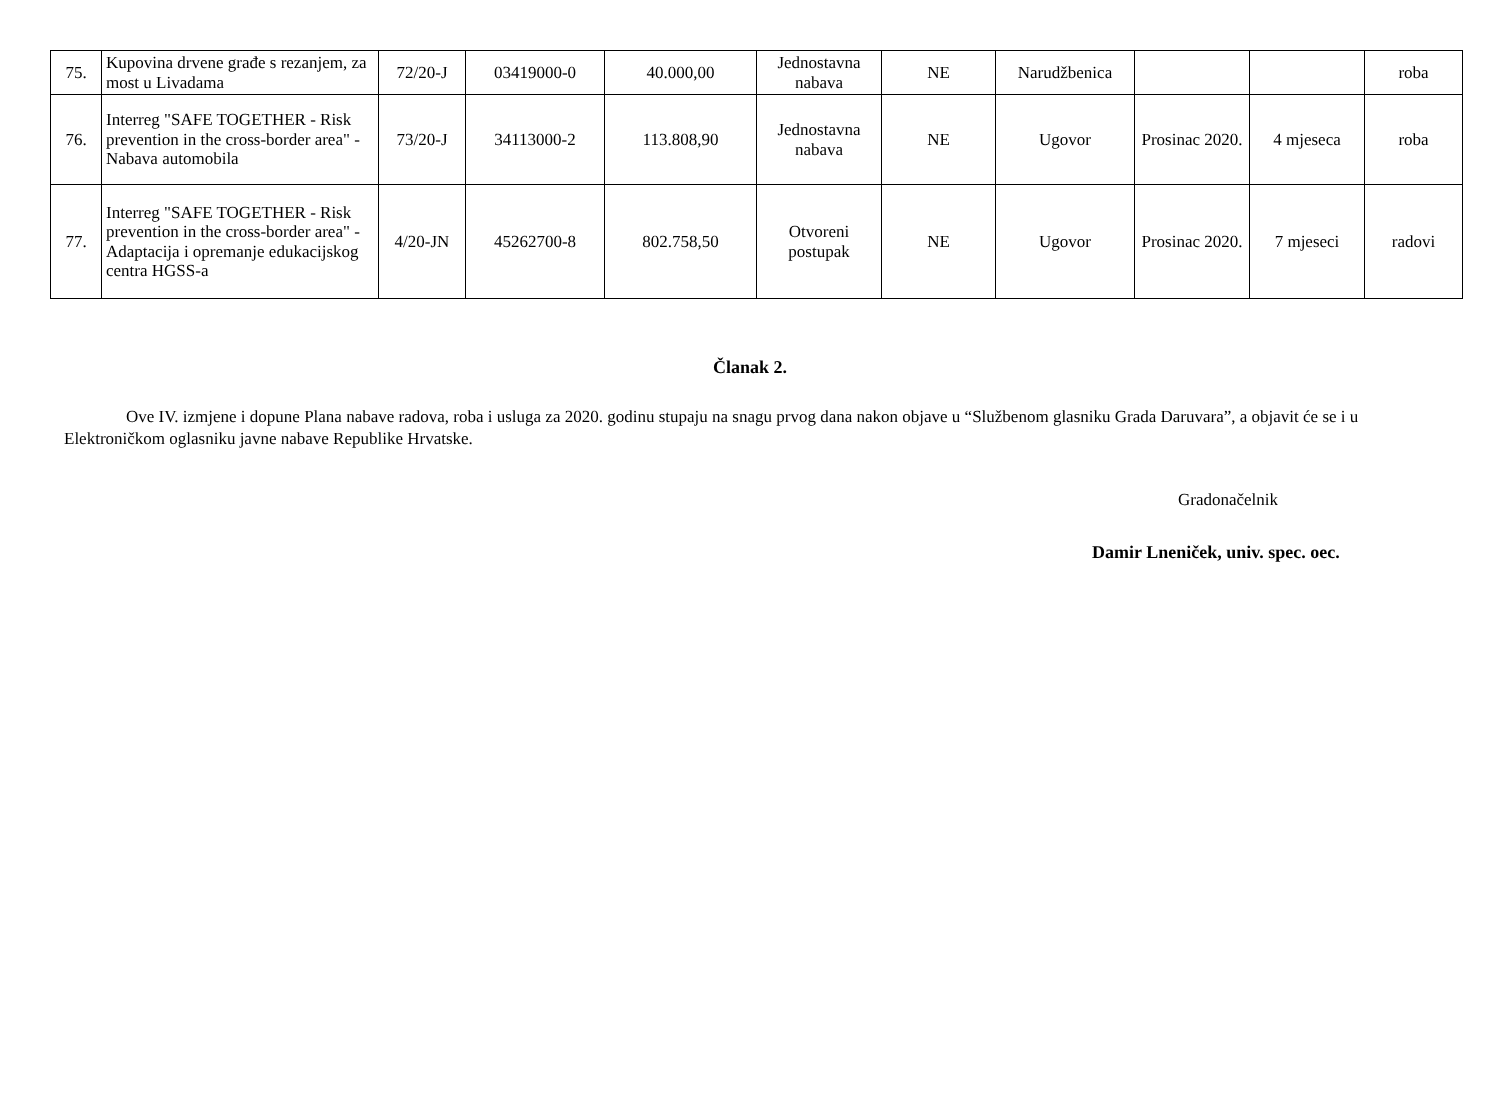| 75. | Kupovina drvene građe s rezanjem, za most u Livadama | 72/20-J | 03419000-0 | 40.000,00 | Jednostavna nabava | NE | Narudžbenica | | | roba |
| 76. | Interreg "SAFE TOGETHER - Risk prevention in the cross-border area" - Nabava automobila | 73/20-J | 34113000-2 | 113.808,90 | Jednostavna nabava | NE | Ugovor | Prosinac 2020. | 4 mjeseca | roba |
| 77. | Interreg "SAFE TOGETHER - Risk prevention in the cross-border area" - Adaptacija i opremanje edukacijskog centra HGSS-a | 4/20-JN | 45262700-8 | 802.758,50 | Otvoreni postupak | NE | Ugovor | Prosinac 2020. | 7 mjeseci | radovi |
Članak 2.
Ove IV. izmjene i dopune Plana nabave radova, roba i usluga za 2020. godinu stupaju na snagu prvog dana nakon objave u “Službenom glasniku Grada Daruvara”, a objavit će se i u Elektroničkom oglasniku javne nabave Republike Hrvatske.
Gradonačelnik
Damir Lneniček, univ. spec. oec.